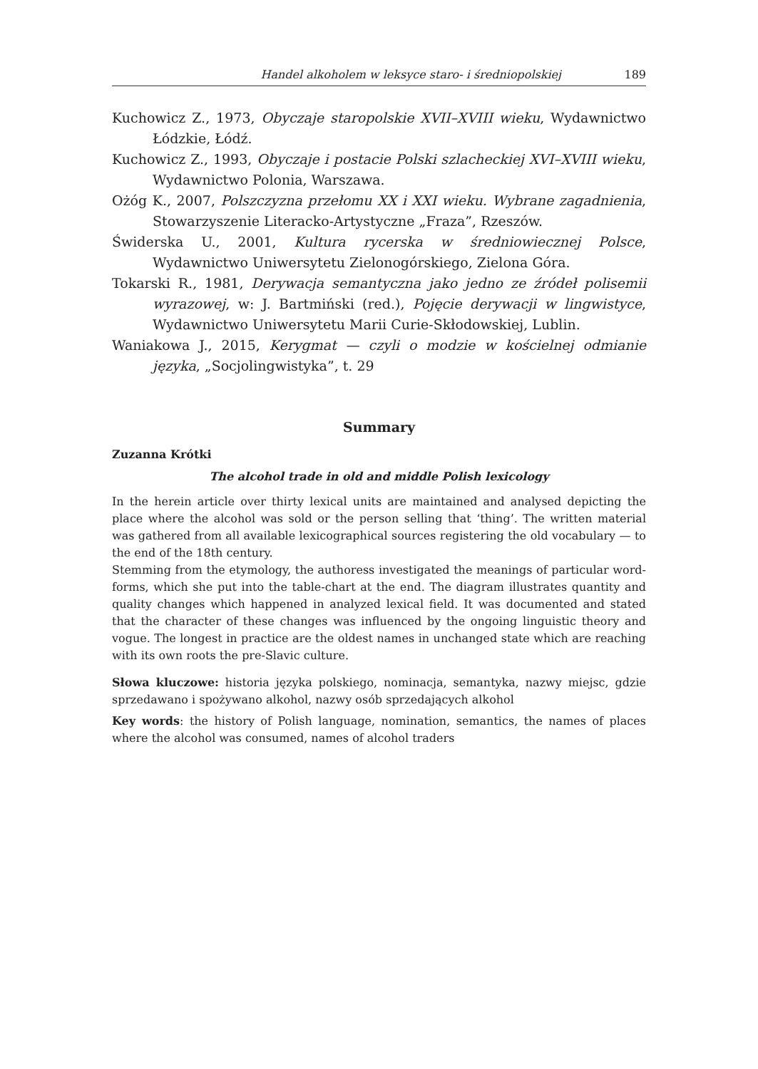Handel alkoholem w leksyce staro- i średniopolskiej 189
Kuchowicz Z., 1973, Obyczaje staropolskie XVII–XVIII wieku, Wydawnictwo Łódzkie, Łódź.
Kuchowicz Z., 1993, Obyczaje i postacie Polski szlacheckiej XVI–XVIII wieku, Wydawnictwo Polonia, Warszawa.
Ożóg K., 2007, Polszczyzna przełomu XX i XXI wieku. Wybrane zagadnienia, Stowarzyszenie Literacko-Artystyczne „Fraza”, Rzeszów.
Świderska U., 2001, Kultura rycerska w średniowiecznej Polsce, Wydawnictwo Uniwersytetu Zielonogórskiego, Zielona Góra.
Tokarski R., 1981, Derywacja semantyczna jako jedno ze źródeł polisemii wyrazowej, w: J. Bartmiński (red.), Pojęcie derywacji w lingwistyce, Wydawnictwo Uniwersytetu Marii Curie-Skłodowskiej, Lublin.
Waniakowa J., 2015, Kerygmat — czyli o modzie w kościelnej odmianie języka, „Socjolingwistyka”, t. 29
Summary
Zuzanna Krótki
The alcohol trade in old and middle Polish lexicology
In the herein article over thirty lexical units are maintained and analysed depicting the place where the alcohol was sold or the person selling that ‘thing’. The written material was gathered from all available lexicographical sources registering the old vocabulary — to the end of the 18th century.
Stemming from the etymology, the authoress investigated the meanings of particular word-forms, which she put into the table-chart at the end. The diagram illustrates quantity and quality changes which happened in analyzed lexical field. It was documented and stated that the character of these changes was influenced by the ongoing linguistic theory and vogue. The longest in practice are the oldest names in unchanged state which are reaching with its own roots the pre-Slavic culture.
Słowa kluczowe: historia języka polskiego, nominacja, semantyka, nazwy miejsc, gdzie sprzedawano i spożywano alkohol, nazwy osób sprzedających alkohol
Key words: the history of Polish language, nomination, semantics, the names of places where the alcohol was consumed, names of alcohol traders